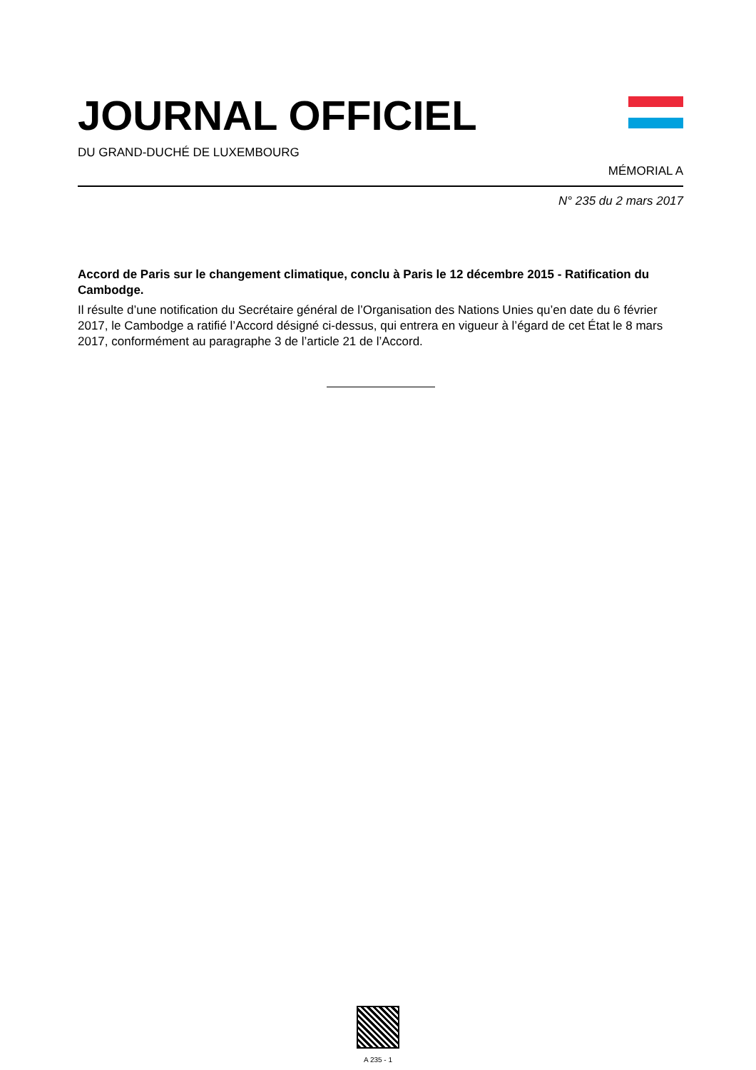JOURNAL OFFICIEL
DU GRAND-DUCHÉ DE LUXEMBOURG
MÉMORIAL A
N° 235 du 2 mars 2017
Accord de Paris sur le changement climatique, conclu à Paris le 12 décembre 2015 - Ratification du Cambodge.
Il résulte d’une notification du Secrétaire général de l’Organisation des Nations Unies qu’en date du 6 février 2017, le Cambodge a ratifié l’Accord désigné ci-dessus, qui entrera en vigueur à l’égard de cet État le 8 mars 2017, conformément au paragraphe 3 de l’article 21 de l’Accord.
A 235 - 1